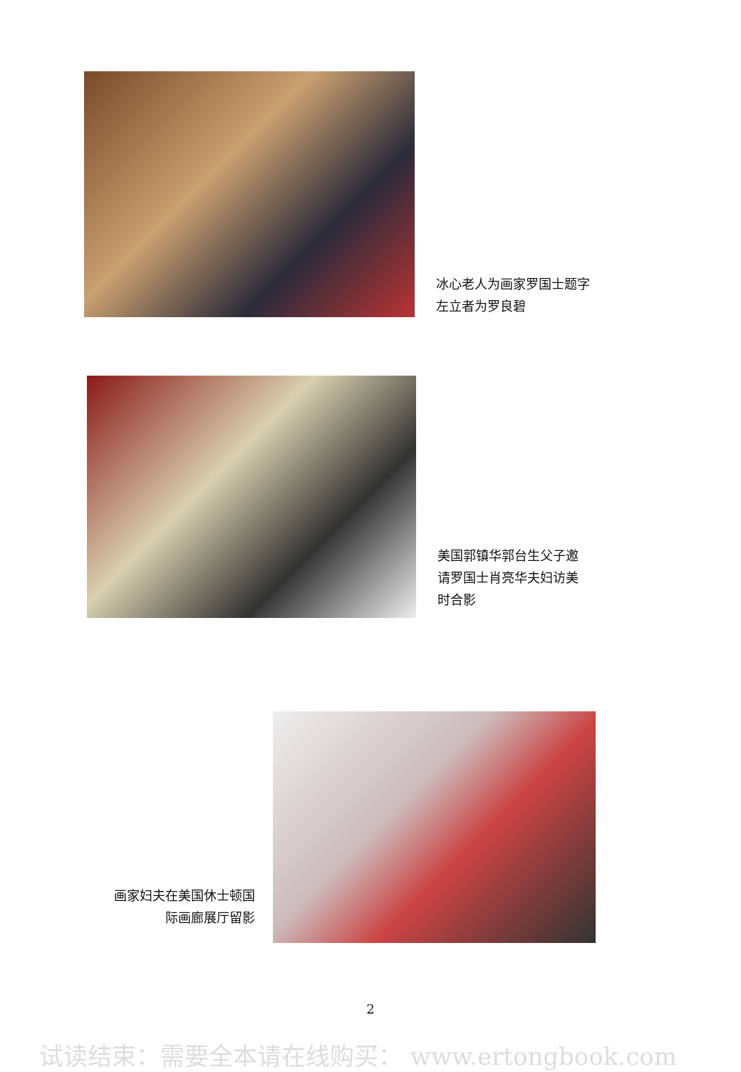冰心老人为画家罗国士题字
左立者为罗良碧
美国郭镇华郭台生父子邀
请罗国士肖亮华夫妇访美
时合影
画家妇夫在美国休士顿国
际画廊展厅留影
2
试读结束：需要全本请在线购买： www.ertongbook.com